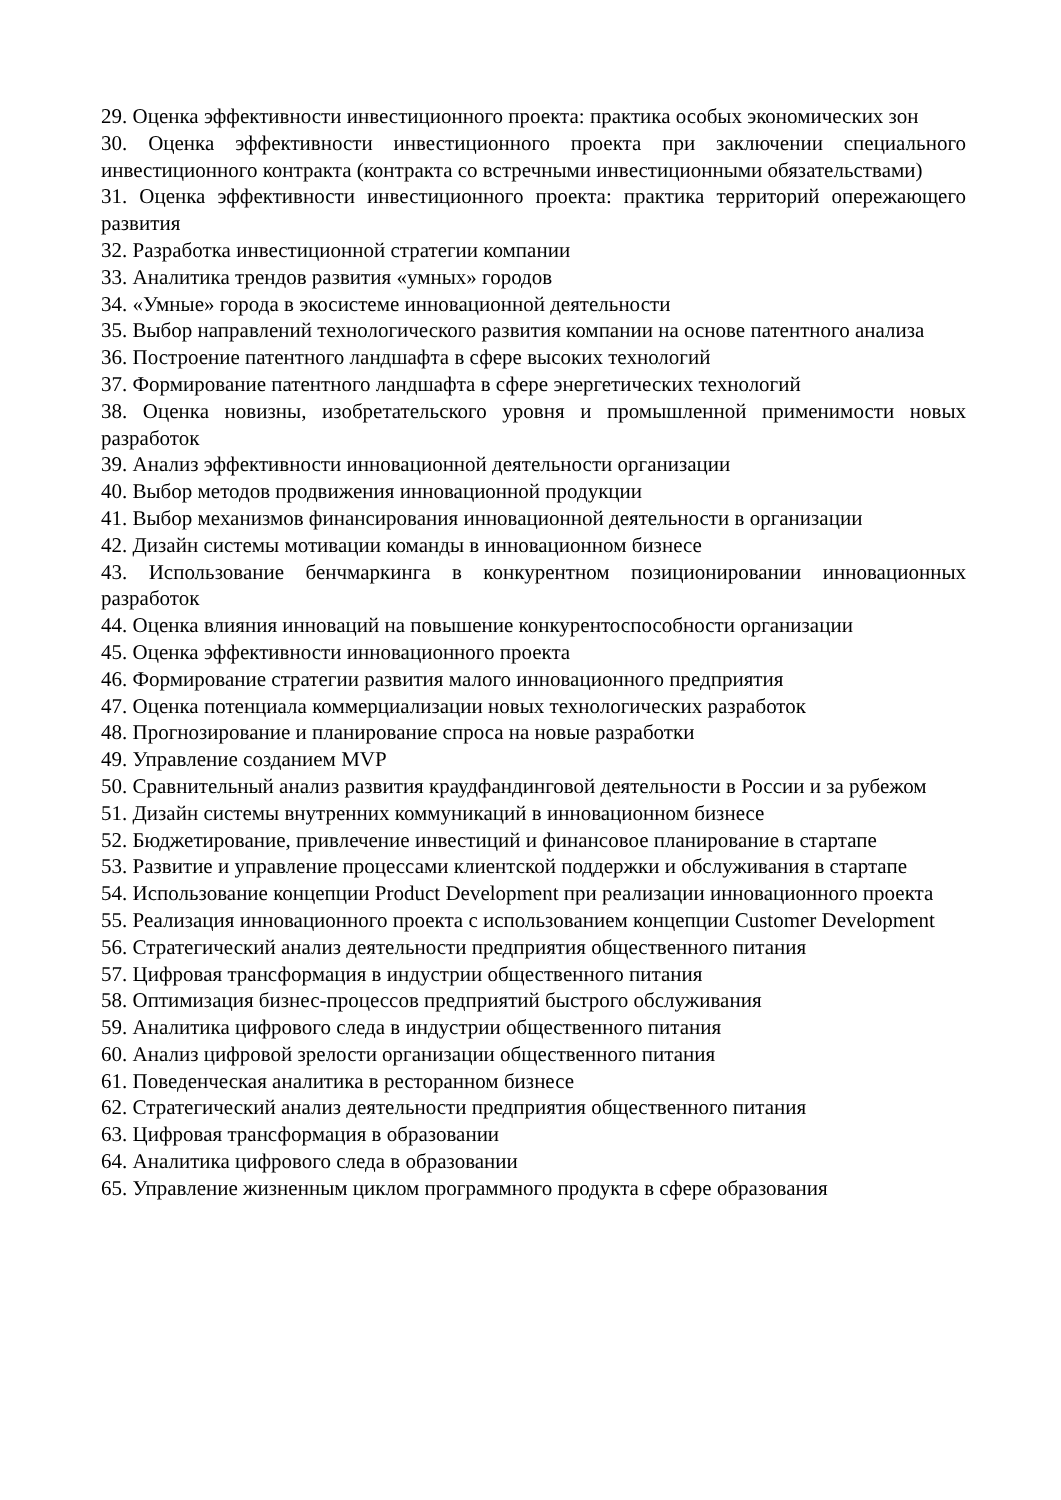29. Оценка эффективности инвестиционного проекта: практика особых экономических зон
30. Оценка эффективности инвестиционного проекта при заключении специального инвестиционного контракта (контракта со встречными инвестиционными обязательствами)
31. Оценка эффективности инвестиционного проекта: практика территорий опережающего развития
32. Разработка инвестиционной стратегии компании
33. Аналитика трендов развития «умных» городов
34. «Умные» города в экосистеме инновационной деятельности
35. Выбор направлений технологического развития компании на основе патентного анализа
36. Построение патентного ландшафта в сфере высоких технологий
37. Формирование патентного ландшафта в сфере энергетических технологий
38. Оценка новизны, изобретательского уровня и промышленной применимости новых разработок
39. Анализ эффективности инновационной деятельности организации
40. Выбор методов продвижения инновационной продукции
41. Выбор механизмов финансирования инновационной деятельности в организации
42. Дизайн системы мотивации команды в инновационном бизнесе
43. Использование бенчмаркинга в конкурентном позиционировании инновационных разработок
44. Оценка влияния инноваций на повышение конкурентоспособности организации
45. Оценка эффективности инновационного проекта
46. Формирование стратегии развития малого инновационного предприятия
47. Оценка потенциала коммерциализации новых технологических разработок
48. Прогнозирование и планирование спроса на новые разработки
49. Управление созданием MVP
50. Сравнительный анализ развития краудфандинговой деятельности в России и за рубежом
51. Дизайн системы внутренних коммуникаций в инновационном бизнесе
52. Бюджетирование, привлечение инвестиций и финансовое планирование в стартапе
53. Развитие и управление процессами клиентской поддержки и обслуживания в стартапе
54. Использование концепции Product Development при реализации инновационного проекта
55. Реализация инновационного проекта с использованием концепции Customer Development
56. Стратегический анализ деятельности предприятия общественного питания
57. Цифровая трансформация в индустрии общественного питания
58. Оптимизация бизнес-процессов предприятий быстрого обслуживания
59. Аналитика цифрового следа в индустрии общественного питания
60. Анализ цифровой зрелости организации общественного питания
61. Поведенческая аналитика в ресторанном бизнесе
62. Стратегический анализ деятельности предприятия общественного питания
63. Цифровая трансформация в образовании
64. Аналитика цифрового следа в образовании
65. Управление жизненным циклом программного продукта в сфере образования